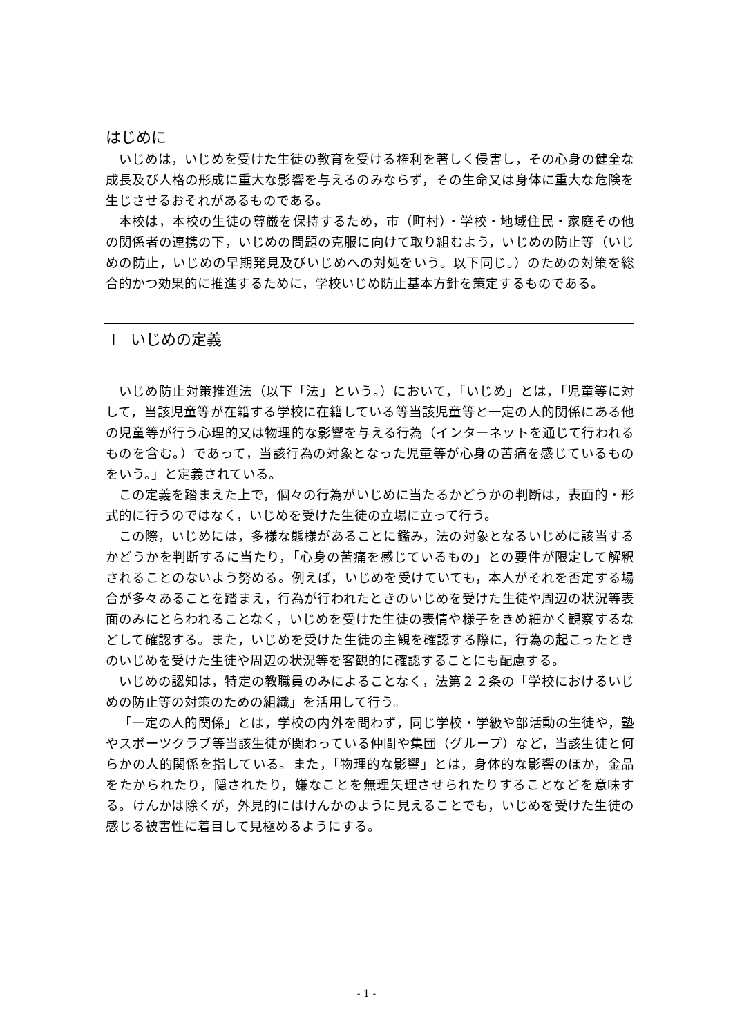はじめに
いじめは，いじめを受けた生徒の教育を受ける権利を著しく侵害し，その心身の健全な成長及び人格の形成に重大な影響を与えるのみならず，その生命又は身体に重大な危険を生じさせるおそれがあるものである。
本校は，本校の生徒の尊厳を保持するため，市（町村）・学校・地域住民・家庭その他の関係者の連携の下，いじめの問題の克服に向けて取り組むよう，いじめの防止等（いじめの防止，いじめの早期発見及びいじめへの対処をいう。以下同じ。）のための対策を総合的かつ効果的に推進するために，学校いじめ防止基本方針を策定するものである。
Ⅰ　いじめの定義
いじめ防止対策推進法（以下「法」という。）において，「いじめ」とは，「児童等に対して，当該児童等が在籍する学校に在籍している等当該児童等と一定の人的関係にある他の児童等が行う心理的又は物理的な影響を与える行為（インターネットを通じて行われるものを含む。）であって，当該行為の対象となった児童等が心身の苦痛を感じているものをいう。」と定義されている。
この定義を踏まえた上で，個々の行為がいじめに当たるかどうかの判断は，表面的・形式的に行うのではなく，いじめを受けた生徒の立場に立って行う。
この際，いじめには，多様な態様があることに鑑み，法の対象となるいじめに該当するかどうかを判断するに当たり，「心身の苦痛を感じているもの」との要件が限定して解釈されることのないよう努める。例えば，いじめを受けていても，本人がそれを否定する場合が多々あることを踏まえ，行為が行われたときのいじめを受けた生徒や周辺の状況等表面のみにとらわれることなく，いじめを受けた生徒の表情や様子をきめ細かく観察するなどして確認する。また，いじめを受けた生徒の主観を確認する際に，行為の起こったときのいじめを受けた生徒や周辺の状況等を客観的に確認することにも配慮する。
いじめの認知は，特定の教職員のみによることなく，法第２２条の「学校におけるいじめの防止等の対策のための組織」を活用して行う。
「一定の人的関係」とは，学校の内外を問わず，同じ学校・学級や部活動の生徒や，塾やスポーツクラブ等当該生徒が関わっている仲間や集団（グループ）など，当該生徒と何らかの人的関係を指している。また，「物理的な影響」とは，身体的な影響のほか，金品をたかられたり，隠されたり，嫌なことを無理矢理させられたりすることなどを意味する。けんかは除くが，外見的にはけんかのように見えることでも，いじめを受けた生徒の感じる被害性に着目して見極めるようにする。
- 1 -